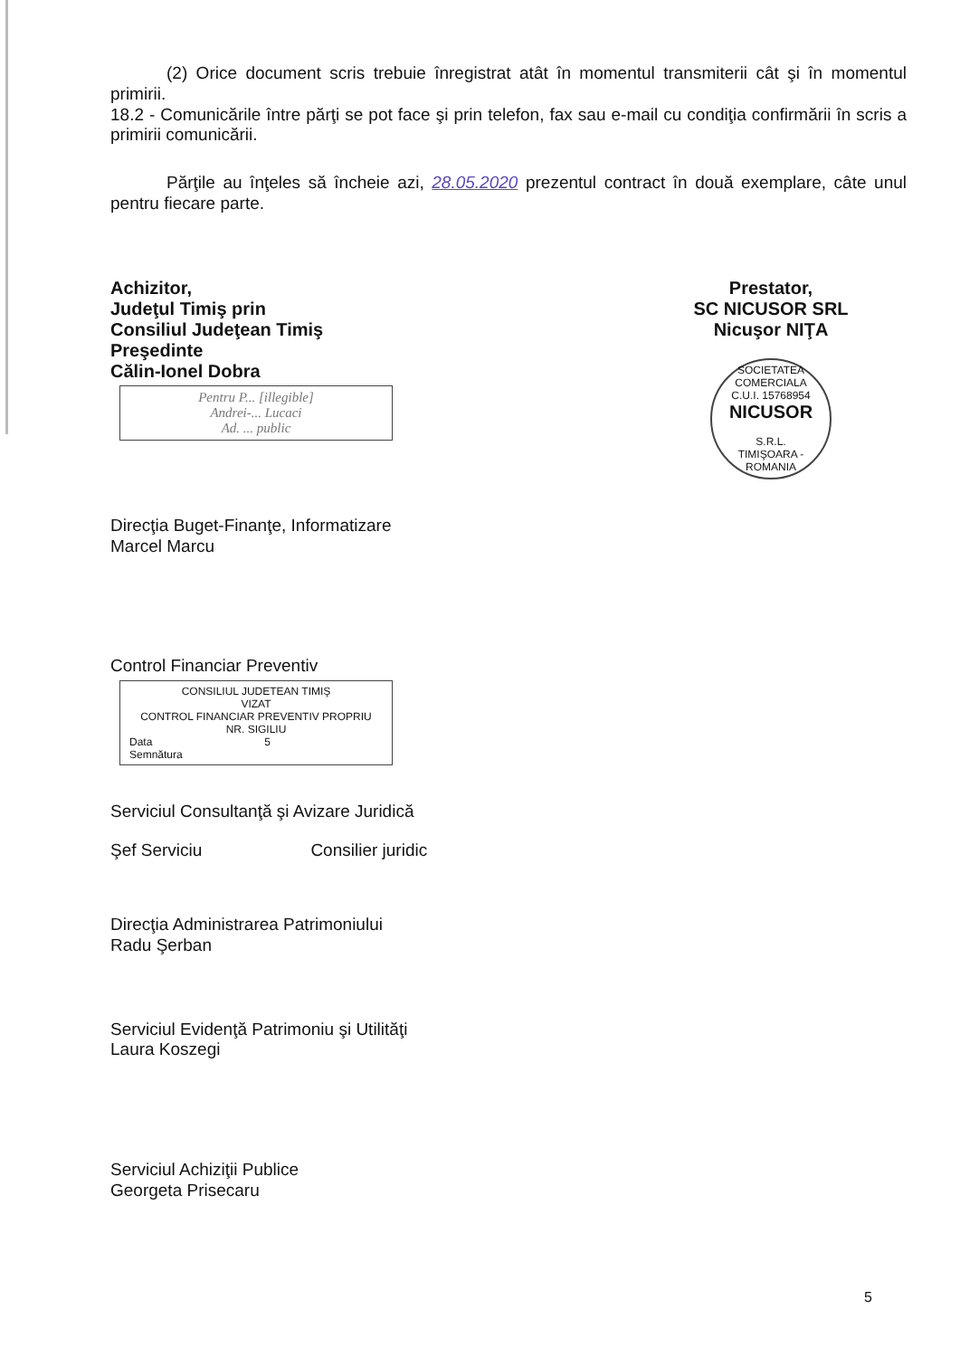(2) Orice document scris trebuie înregistrat atât în momentul transmiterii cât şi în momentul primirii.
18.2 - Comunicările între părţi se pot face şi prin telefon, fax sau e-mail cu condiţia confirmării în scris a primirii comunicării.
Părţile au înţeles să încheie azi, 28.05.2020 prezentul contract în două exemplare, câte unul pentru fiecare parte.
Achizitor,
Judeţul Timiş prin
Consiliul Judeţean Timiş
Preşedinte
Călin-Ionel Dobra
Pentru P... [illegible]
Andrei-... Lucaci
Ad. ... public
Prestator,
SC NICUSOR SRL
Nicuşor NIŢA
SOCIETATEA COMERCIALA
C.U.I. 15768954
NICUSOR
S.R.L.
TIMIŞOARA - ROMANIA
Direcţia Buget-Finanţe, Informatizare
Marcel Marcu
Control Financiar Preventiv
CONSILIUL JUDETEAN TIMIŞ
VIZAT
CONTROL FINANCIAR PREVENTIV PROPRIU
NR. SIGILIU
Data 5
Semnătura
Serviciul Consultanţă şi Avizare Juridică
Şef Serviciu Consilier juridic
Direcţia Administrarea Patrimoniului
Radu Şerban
Serviciul Evidenţă Patrimoniu şi Utilităţi
Laura Koszegi
Serviciul Achiziţii Publice
Georgeta Prisecaru
5